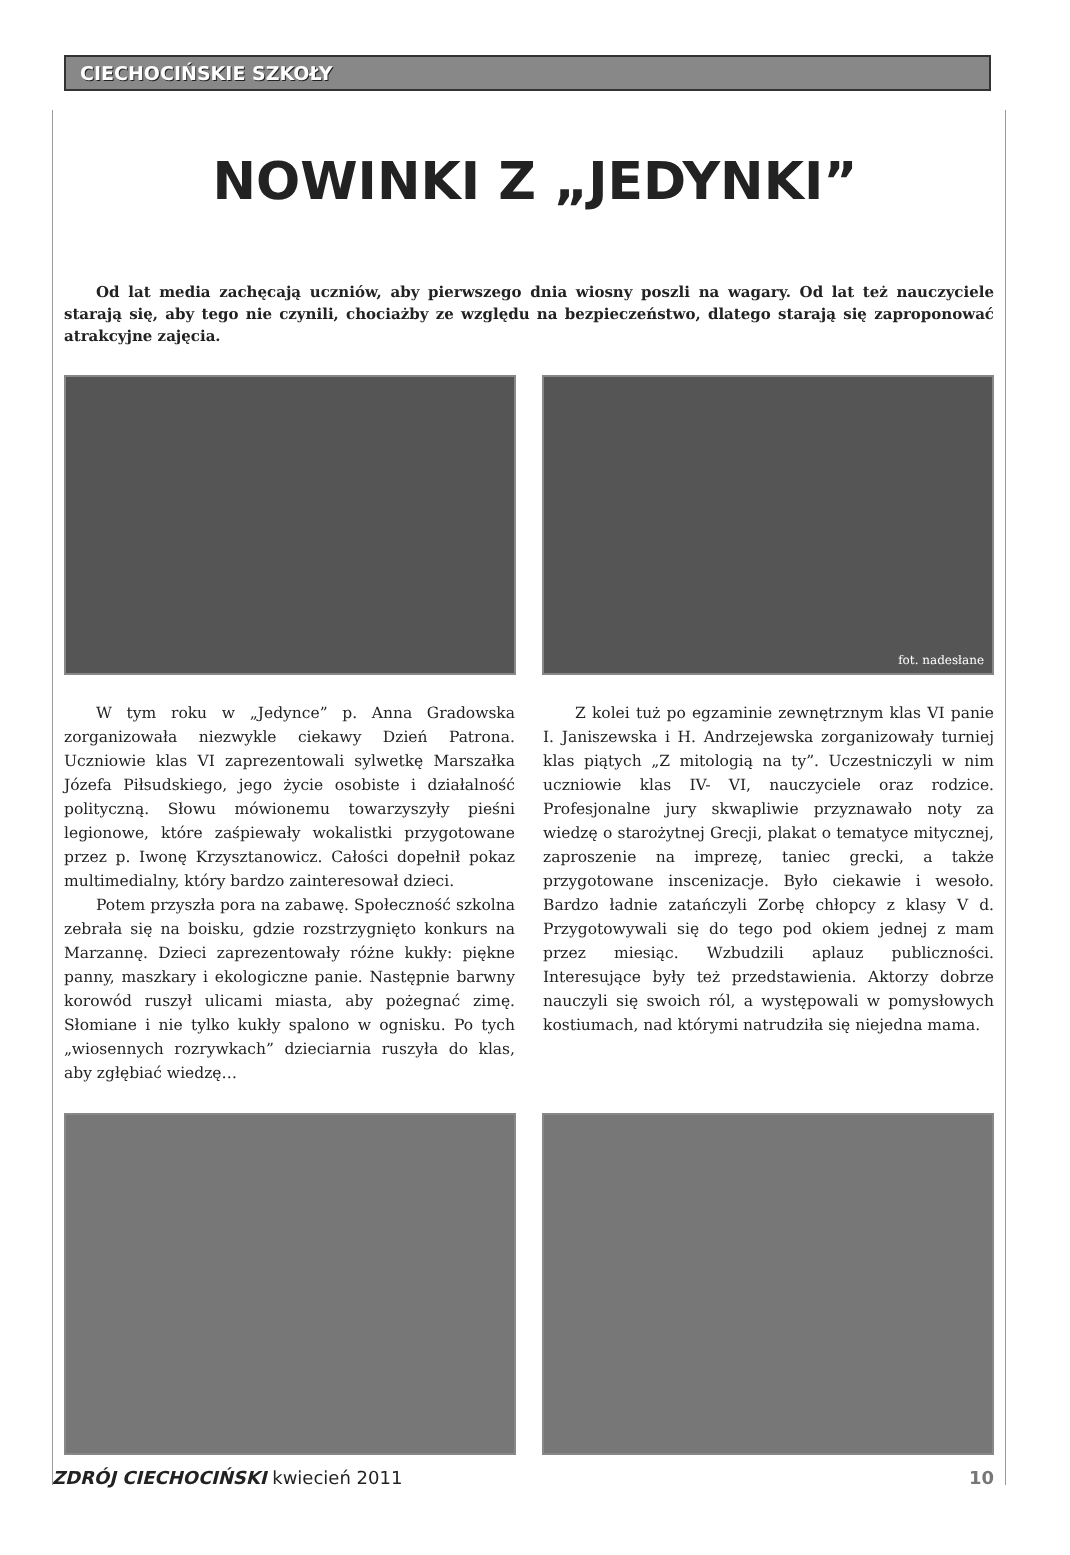CIECHOCIŃSKIE SZKOŁY
NOWINKI Z „JEDYNKI”
Od lat media zachęcają uczniów, aby pierwszego dnia wiosny poszli na wagary. Od lat też nauczyciele starają się, aby tego nie czynili, chociażby ze względu na bezpieczeństwo, dlatego starają się zaproponować atrakcyjne zajęcia.
fot. nadesłane
W tym roku w „Jedynce” p. Anna Gradowska zorganizowała niezwykle ciekawy Dzień Patrona. Uczniowie klas VI zaprezentowali sylwetkę Marszałka Józefa Piłsudskiego, jego życie osobiste i działalność polityczną. Słowu mówionemu towarzyszyły pieśni legionowe, które zaśpiewały wokalistki przygotowane przez p. Iwonę Krzysztanowicz. Całości dopełnił pokaz multimedialny, który bardzo zainteresował dzieci.
Potem przyszła pora na zabawę. Społeczność szkolna zebrała się na boisku, gdzie rozstrzygnięto konkurs na Marzannę. Dzieci zaprezentowały różne kukły: piękne panny, maszkary i ekologiczne panie. Następnie barwny korowód ruszył ulicami miasta, aby pożegnać zimę. Słomiane i nie tylko kukły spalono w ognisku. Po tych „wiosennych rozrywkach” dzieciarnia ruszyła do klas, aby zgłębiać wiedzę…
Z kolei tuż po egzaminie zewnętrznym klas VI panie I. Janiszewska i H. Andrzejewska zorganizowały turniej klas piątych „Z mitologią na ty”. Uczestniczyli w nim uczniowie klas IV- VI, nauczyciele oraz rodzice. Profesjonalne jury skwapliwie przyznawało noty za wiedzę o starożytnej Grecji, plakat o tematyce mitycznej, zaproszenie na imprezę, taniec grecki, a także przygotowane inscenizacje. Było ciekawie i wesoło. Bardzo ładnie zatańczyli Zorbę chłopcy z klasy V d. Przygotowywali się do tego pod okiem jednej z mam przez miesiąc. Wzbudzili aplauz publiczności. Interesujące były też przedstawienia. Aktorzy dobrze nauczyli się swoich ról, a występowali w pomysłowych kostiumach, nad którymi natrudziła się niejedna mama.
ZDRÓJ CIECHOCIŃSKI kwiecień 2011 10